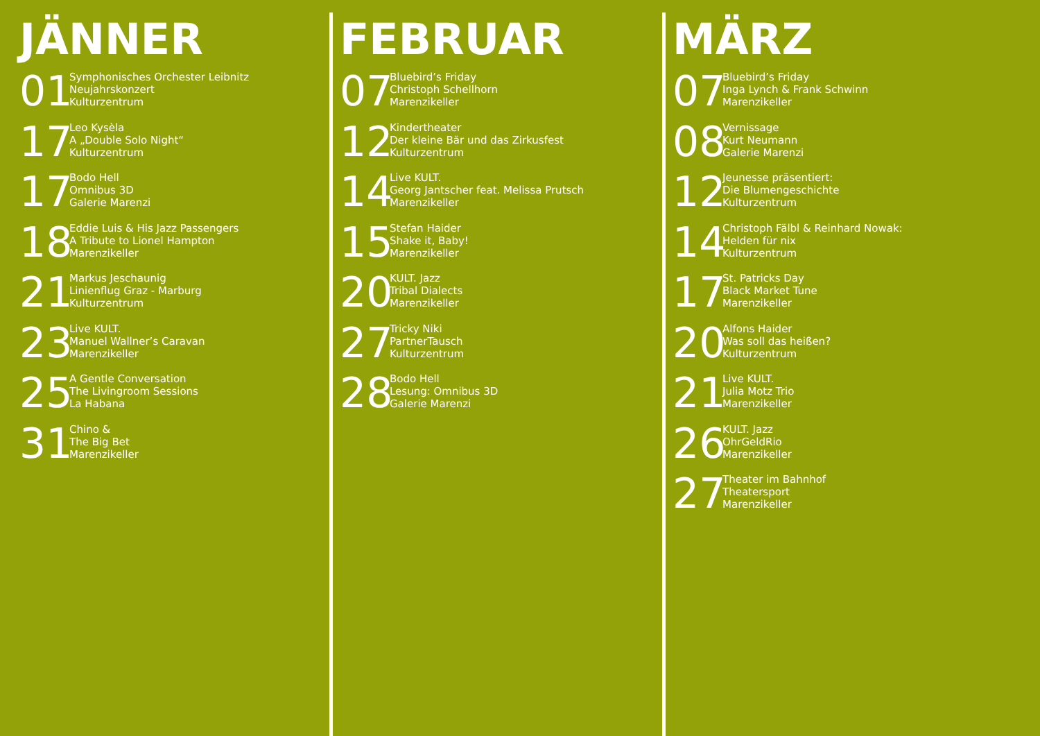JÄNNER
01
Symphonisches Orchester Leibnitz
Neujahrskonzert
Kulturzentrum
17
Leo Kysèla
A „Double Solo Night“
Kulturzentrum
17
Bodo Hell
Omnibus 3D
Galerie Marenzi
18
Eddie Luis & His Jazz Passengers
A Tribute to Lionel Hampton
Marenzikeller
21
Markus Jeschaunig
Linienflug Graz - Marburg
Kulturzentrum
23
Live KULT.
Manuel Wallner’s Caravan
Marenzikeller
25
A Gentle Conversation
The Livingroom Sessions
La Habana
31
Chino &
The Big Bet
Marenzikeller
FEBRUAR
07
Bluebird’s Friday
Christoph Schellhorn
Marenzikeller
12
Kindertheater
Der kleine Bär und das Zirkusfest
Kulturzentrum
14
Live KULT.
Georg Jantscher feat. Melissa Prutsch
Marenzikeller
15
Stefan Haider
Shake it, Baby!
Marenzikeller
20
KULT. Jazz
Tribal Dialects
Marenzikeller
27
Tricky Niki
PartnerTausch
Kulturzentrum
28
Bodo Hell
Lesung: Omnibus 3D
Galerie Marenzi
MÄRZ
07
Bluebird’s Friday
Inga Lynch & Frank Schwinn
Marenzikeller
08
Vernissage
Kurt Neumann
Galerie Marenzi
12
Jeunesse präsentiert:
Die Blumengeschichte
Kulturzentrum
14
Christoph Fälbl & Reinhard Nowak:
Helden für nix
Kulturzentrum
17
St. Patricks Day
Black Market Tune
Marenzikeller
20
Alfons Haider
Was soll das heißen?
Kulturzentrum
21
Live KULT.
Julia Motz Trio
Marenzikeller
26
KULT. Jazz
OhrGeldRio
Marenzikeller
27
Theater im Bahnhof
Theatersport
Marenzikeller